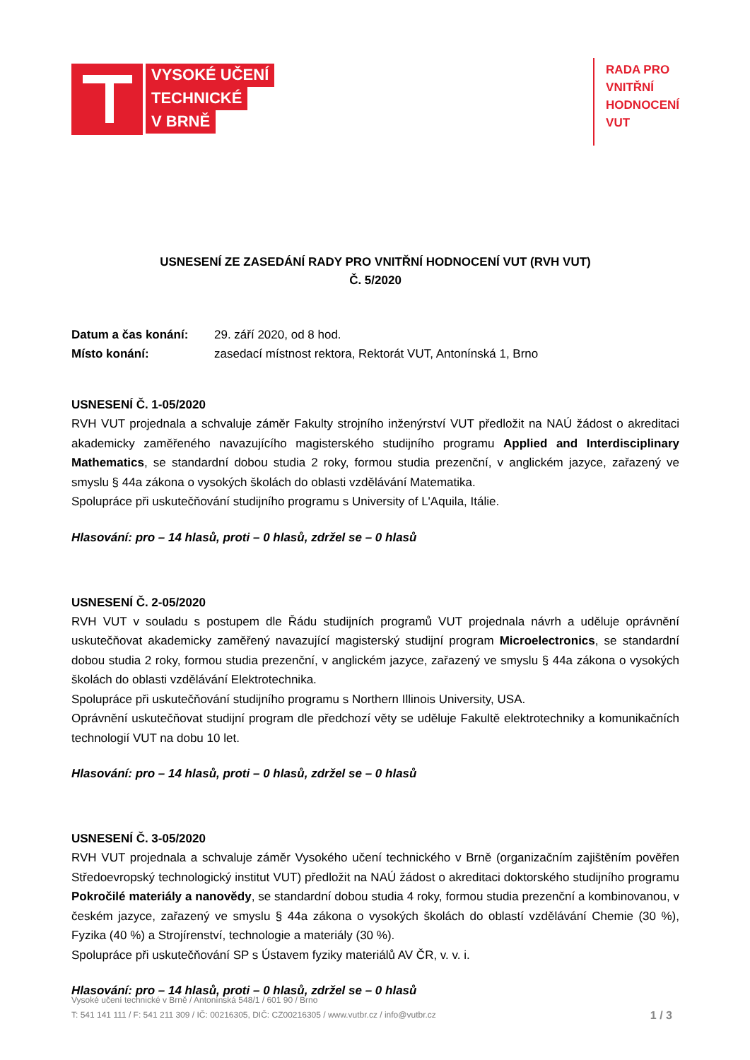VYSOKÉ UČENÍ
TECHNICKÉ
V BRNĚ
RADA PRO
VNITŘNÍ
HODNOCENÍ
VUT
USNESENÍ ZE ZASEDÁNÍ RADY PRO VNITŘNÍ HODNOCENÍ VUT (RVH VUT)
Č. 5/2020
Datum a čas konání: 29. září 2020, od 8 hod. Místo konání: zasedací místnost rektora, Rektorát VUT, Antonínská 1, Brno
USNESENÍ Č. 1-05/2020
RVH VUT projednala a schvaluje záměr Fakulty strojního inženýrství VUT předložit na NAÚ žádost o akreditaci akademicky zaměřeného navazujícího magisterského studijního programu Applied and Interdisciplinary Mathematics, se standardní dobou studia 2 roky, formou studia prezenční, v anglickém jazyce, zařazený ve smyslu § 44a zákona o vysokých školách do oblasti vzdělávání Matematika.
Spolupráce při uskutečňování studijního programu s University of L'Aquila, Itálie.
Hlasování: pro – 14 hlasů, proti – 0 hlasů, zdržel se – 0 hlasů
USNESENÍ Č. 2-05/2020
RVH VUT v souladu s postupem dle Řádu studijních programů VUT projednala návrh a uděluje oprávnění uskutečňovat akademicky zaměřený navazující magisterský studijní program Microelectronics, se standardní dobou studia 2 roky, formou studia prezenční, v anglickém jazyce, zařazený ve smyslu § 44a zákona o vysokých školách do oblasti vzdělávání Elektrotechnika.
Spolupráce při uskutečňování studijního programu s Northern Illinois University, USA.
Oprávnění uskutečňovat studijní program dle předchozí věty se uděluje Fakultě elektrotechniky a komunikačních technologií VUT na dobu 10 let.
Hlasování: pro – 14 hlasů, proti – 0 hlasů, zdržel se – 0 hlasů
USNESENÍ Č. 3-05/2020
RVH VUT projednala a schvaluje záměr Vysokého učení technického v Brně (organizačním zajištěním pověřen Středoevropský technologický institut VUT) předložit na NAÚ žádost o akreditaci doktorského studijního programu Pokročilé materiály a nanovědy, se standardní dobou studia 4 roky, formou studia prezenční a kombinovanou, v českém jazyce, zařazený ve smyslu § 44a zákona o vysokých školách do oblastí vzdělávání Chemie (30 %), Fyzika (40 %) a Strojírenství, technologie a materiály (30 %).
Spolupráce při uskutečňování SP s Ústavem fyziky materiálů AV ČR, v. v. i.
Hlasování: pro – 14 hlasů, proti – 0 hlasů, zdržel se – 0 hlasů
Vysoké učení technické v Brně / Antonínská 548/1 / 601 90 / Brno
T: 541 141 111 / F: 541 211 309 / IČ: 00216305, DIČ: CZ00216305 / www.vutbr.cz / info@vutbr.cz
1 / 3